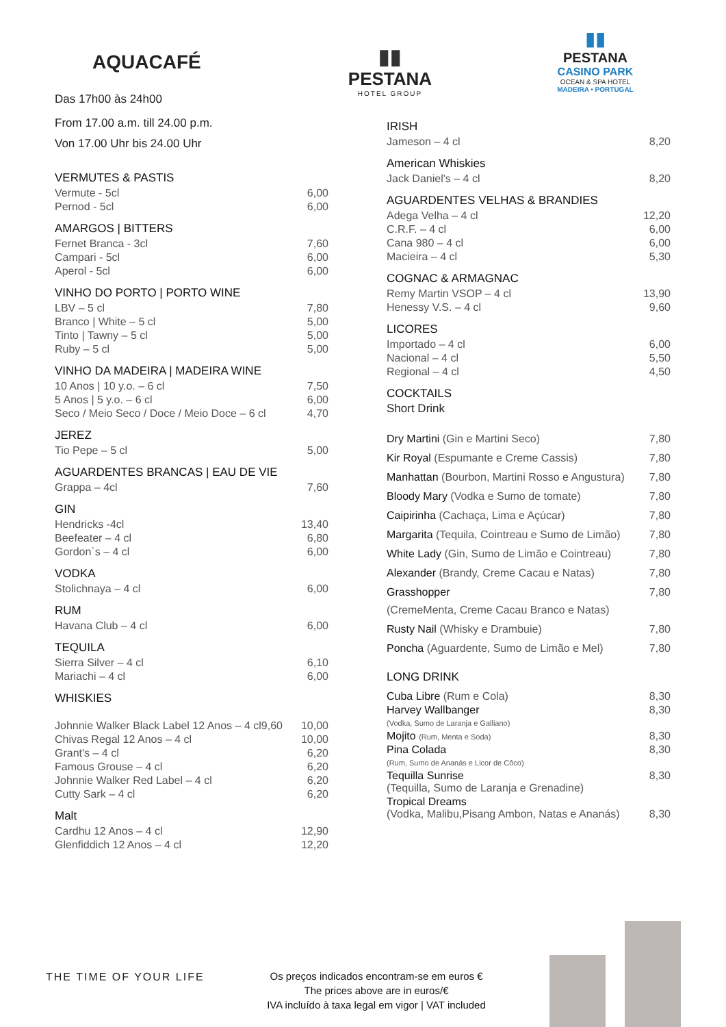AQUACAFÉ
Das 17h00 às 24h00
▮▮
PESTANA
HOTEL GROUP
▮▮
PESTANA
CASINO PARK
OCEAN & SPA HOTEL
MADEIRA • PORTUGAL
From 17.00 a.m. till 24.00 p.m.
Von 17.00 Uhr bis 24.00 Uhr
VERMUTES & PASTIS
| Vermute - 5cl | 6,00 |
| Pernod - 5cl | 6,00 |
AMARGOS | BITTERS
| Fernet Branca - 3cl | 7,60 |
| Campari - 5cl | 6,00 |
| Aperol - 5cl | 6,00 |
VINHO DO PORTO | PORTO WINE
| LBV – 5 cl | 7,80 |
| Branco / White – 5 cl | 5,00 |
| Tinto / Tawny – 5 cl | 5,00 |
| Ruby – 5 cl | 5,00 |
VINHO DA MADEIRA | MADEIRA WINE
| 10 Anos / 10 y.o. – 6 cl | 7,50 |
| 5 Anos / 5 y.o. – 6 cl | 6,00 |
| Seco / Meio Seco / Doce / Meio Doce – 6 cl | 4,70 |
JEREZ
| Tio Pepe – 5 cl | 5,00 |
AGUARDENTES BRANCAS | EAU DE VIE
| Grappa – 4cl | 7,60 |
GIN
| Hendricks -4cl | 13,40 |
| Beefeater – 4 cl | 6,80 |
| Gordon`s – 4 cl | 6,00 |
VODKA
| Stolichnaya – 4 cl | 6,00 |
RUM
| Havana Club – 4 cl | 6,00 |
TEQUILA
| Sierra Silver – 4 cl | 6,10 |
| Mariachi – 4 cl | 6,00 |
WHISKIES
| Johnnie Walker Black Label 12 Anos – 4 cl9,60 | 10,00 |
| Chivas Regal 12 Anos – 4 cl | 10,00 |
| Grant's – 4 cl | 6,20 |
| Famous Grouse – 4 cl | 6,20 |
| Johnnie Walker Red Label – 4 cl | 6,20 |
| Cutty Sark – 4 cl | 6,20 |
Malt
| Cardhu 12 Anos – 4 cl | 12,90 |
| Glenfiddich 12 Anos – 4 cl | 12,20 |
IRISH
| Jameson – 4 cl | 8,20 |
American Whiskies
| Jack Daniel's – 4 cl | 8,20 |
AGUARDENTES VELHAS & BRANDIES
| Adega Velha – 4 cl | 12,20 |
| C.R.F. – 4 cl | 6,00 |
| Cana 980 – 4 cl | 6,00 |
| Macieira – 4 cl | 5,30 |
COGNAC & ARMAGNAC
| Remy Martin VSOP – 4 cl | 13,90 |
| Henessy V.S. – 4 cl | 9,60 |
LICORES
| Importado – 4 cl | 6,00 |
| Nacional – 4 cl | 5,50 |
| Regional – 4 cl | 4,50 |
COCKTAILS
Short Drink
| Dry Martini (Gin e Martini Seco) | 7,80 |
| Kir Royal (Espumante e Creme Cassis) | 7,80 |
| Manhattan (Bourbon, Martini Rosso e Angustura) | 7,80 |
| Bloody Mary (Vodka e Sumo de tomate) | 7,80 |
| Caipirinha (Cachaça, Lima e Açúcar) | 7,80 |
| Margarita (Tequila, Cointreau e Sumo de Limão) | 7,80 |
| White Lady (Gin, Sumo de Limão e Cointreau) | 7,80 |
| Alexander (Brandy, Creme Cacau e Natas) | 7,80 |
| Grasshopper (CremeMenta, Creme Cacau Branco e Natas) | 7,80 |
| Rusty Nail (Whisky e Drambuie) | 7,80 |
| Poncha (Aguardente, Sumo de Limão e Mel) | 7,80 |
LONG DRINK
| Cuba Libre (Rum e Cola) | 8,30 |
| Harvey Wallbanger (Vodka, Sumo de Laranja e Galliano) | 8,30 |
| Mojito (Rum, Menta e Soda) | 8,30 |
| Pina Colada (Rum, Sumo de Ananás e Licor de Côco) | 8,30 |
| Tequilla Sunrise (Tequilla, Sumo de Laranja e Grenadine) | 8,30 |
| Tropical Dreams (Vodka, Malibu,Pisang Ambon, Natas e Ananás) | 8,30 |
THE TIME OF YOUR LIFE
Os preços indicados encontram-se em euros €
The prices above are in euros/€
IVA incluído à taxa legal em vigor | VAT included